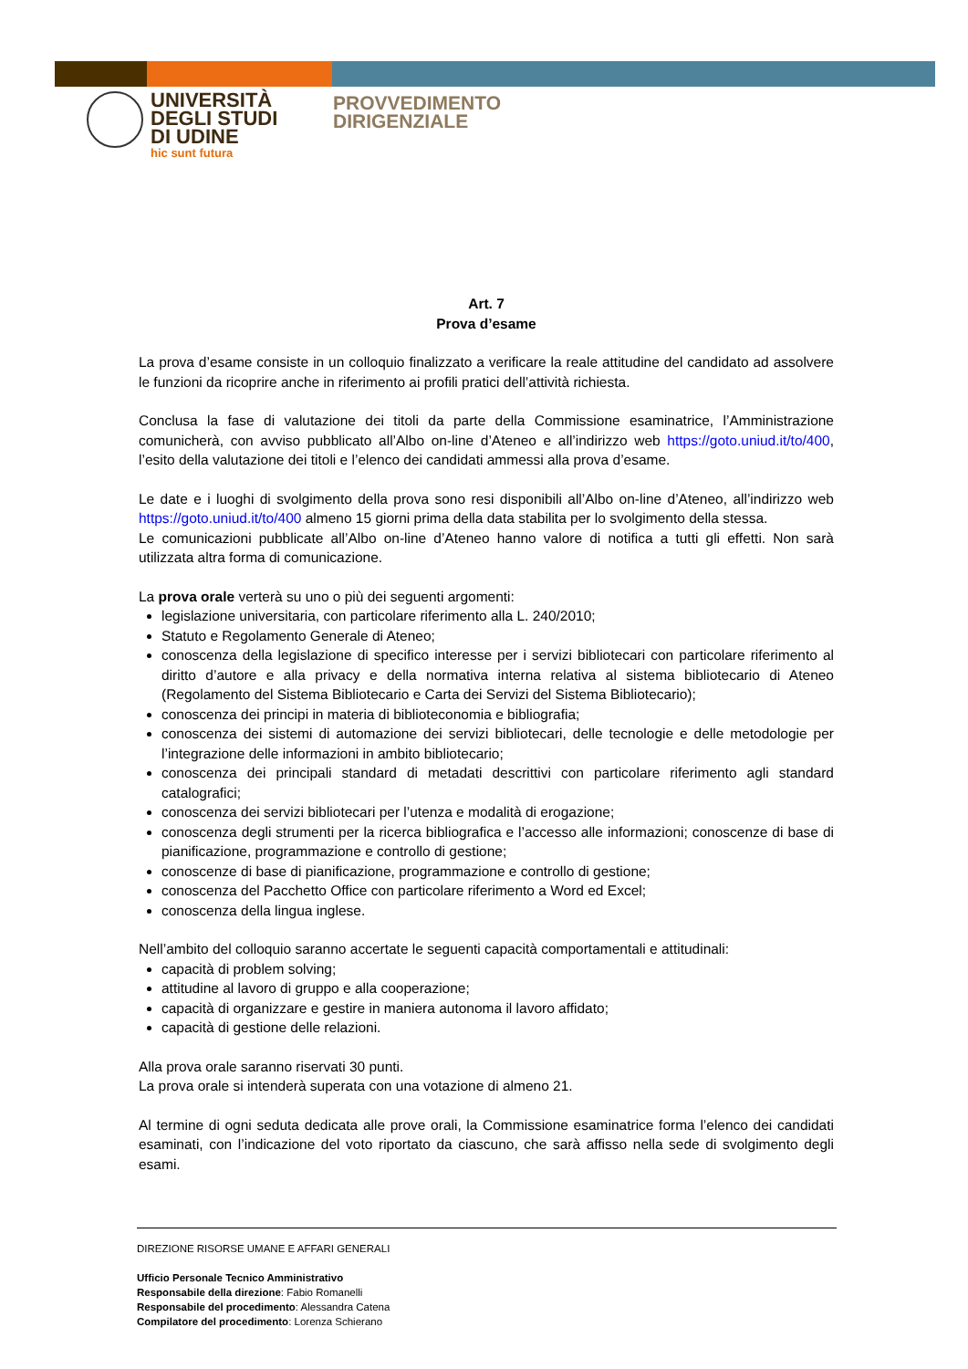UNIVERSITÀ
DEGLI STUDI
DI UDINE
hic sunt futura
PROVVEDIMENTO
DIRIGENZIALE
Art. 7
Prova d’esame
La prova d’esame consiste in un colloquio finalizzato a verificare la reale attitudine del candidato ad assolvere le funzioni da ricoprire anche in riferimento ai profili pratici dell’attività richiesta.
Conclusa la fase di valutazione dei titoli da parte della Commissione esaminatrice, l’Amministrazione comunicherà, con avviso pubblicato all’Albo on-line d’Ateneo e all’indirizzo web https://goto.uniud.it/to/400, l’esito della valutazione dei titoli e l’elenco dei candidati ammessi alla prova d’esame.
Le date e i luoghi di svolgimento della prova sono resi disponibili all’Albo on-line d’Ateneo, all’indirizzo web https://goto.uniud.it/to/400 almeno 15 giorni prima della data stabilita per lo svolgimento della stessa.
Le comunicazioni pubblicate all’Albo on-line d’Ateneo hanno valore di notifica a tutti gli effetti. Non sarà utilizzata altra forma di comunicazione.
La prova orale verterà su uno o più dei seguenti argomenti:
legislazione universitaria, con particolare riferimento alla L. 240/2010;
Statuto e Regolamento Generale di Ateneo;
conoscenza della legislazione di specifico interesse per i servizi bibliotecari con particolare riferimento al diritto d’autore e alla privacy e della normativa interna relativa al sistema bibliotecario di Ateneo (Regolamento del Sistema Bibliotecario e Carta dei Servizi del Sistema Bibliotecario);
conoscenza dei principi in materia di biblioteconomia e bibliografia;
conoscenza dei sistemi di automazione dei servizi bibliotecari, delle tecnologie e delle metodologie per l’integrazione delle informazioni in ambito bibliotecario;
conoscenza dei principali standard di metadati descrittivi con particolare riferimento agli standard catalografici;
conoscenza dei servizi bibliotecari per l’utenza e modalità di erogazione;
conoscenza degli strumenti per la ricerca bibliografica e l’accesso alle informazioni; conoscenze di base di pianificazione, programmazione e controllo di gestione;
conoscenze di base di pianificazione, programmazione e controllo di gestione;
conoscenza del Pacchetto Office con particolare riferimento a Word ed Excel;
conoscenza della lingua inglese.
Nell’ambito del colloquio saranno accertate le seguenti capacità comportamentali e attitudinali:
capacità di problem solving;
attitudine al lavoro di gruppo e alla cooperazione;
capacità di organizzare e gestire in maniera autonoma il lavoro affidato;
capacità di gestione delle relazioni.
Alla prova orale saranno riservati 30 punti.
La prova orale si intenderà superata con una votazione di almeno 21.
Al termine di ogni seduta dedicata alle prove orali, la Commissione esaminatrice forma l’elenco dei candidati esaminati, con l’indicazione del voto riportato da ciascuno, che sarà affisso nella sede di svolgimento degli esami.
DIREZIONE RISORSE UMANE E AFFARI GENERALI
Ufficio Personale Tecnico Amministrativo
Responsabile della direzione: Fabio Romanelli
Responsabile del procedimento: Alessandra Catena
Compilatore del procedimento: Lorenza Schierano